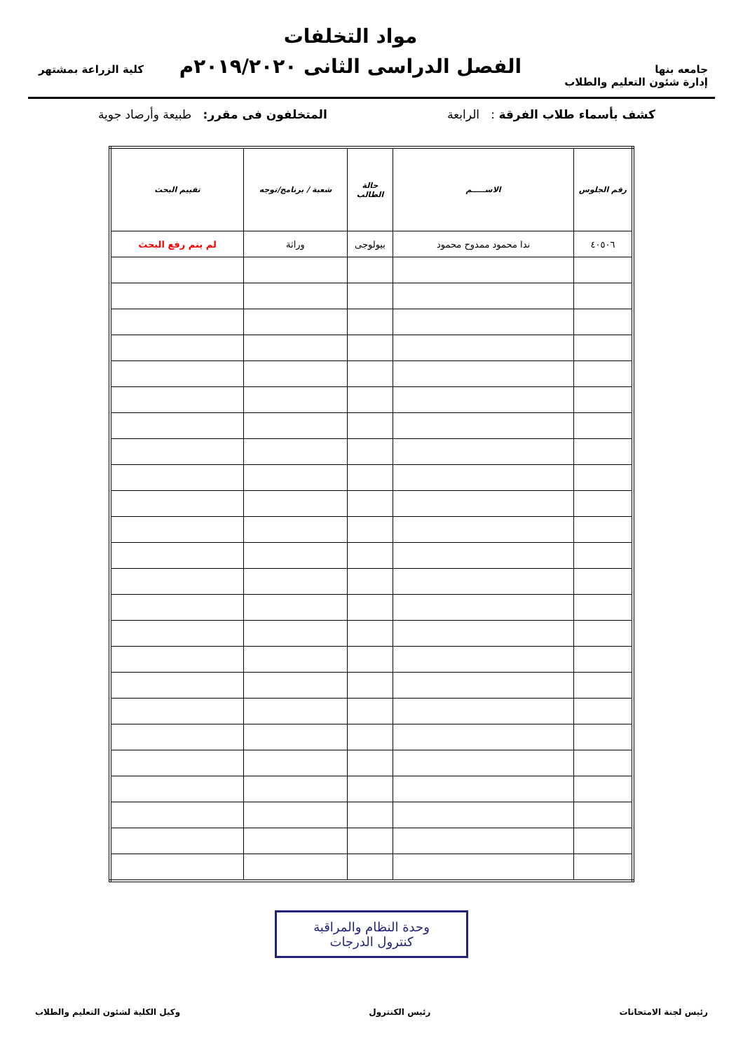جامعه بنها
إدارة شئون التعليم والطلاب
مواد التخلفات
الفصل الدراسى الثانى ٢٠١٩/٢٠٢٠م
كلية الزراعة بمشتهر
كشف بأسماء طلاب الفرقة : الرابعة المتخلفون فى مقرر: طبيعة وأرصاد جوية
| رقم الجلوس | الاســـــم | حالة الطالب | شعبة / برنامج/توجه | تقييم البحث |
| --- | --- | --- | --- | --- |
| ٤٠٥٠٦ | ندا محمود ممدوح محمود | بيولوجى | وراثة | لم يتم رفع البحث |
وحدة النظام والمراقبة
كنترول الدرجات
رئيس لجنة الامتحانات رئيس الكنترول وكيل الكلية لشئون التعليم والطلاب